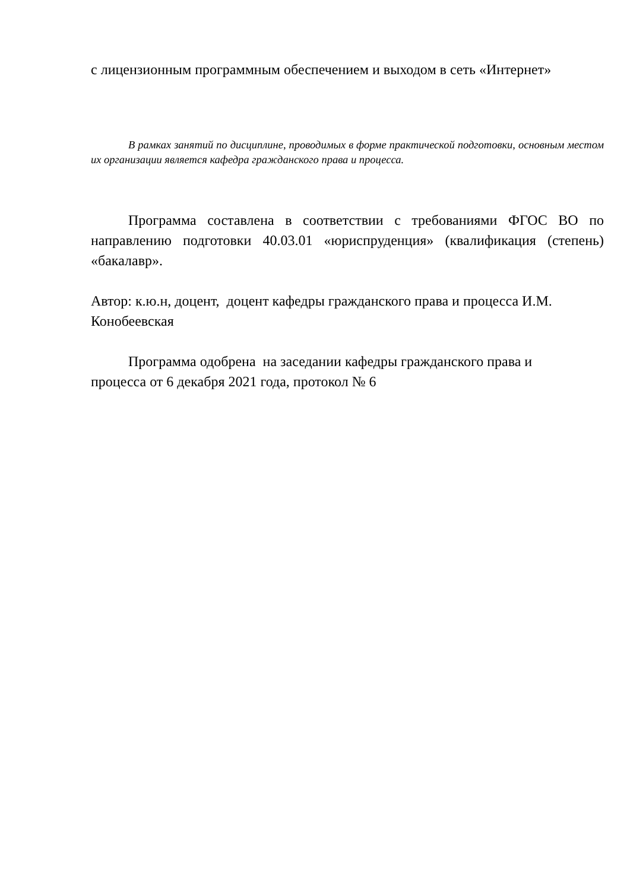с лицензионным программным обеспечением и выходом в сеть «Интернет»
В рамках занятий по дисциплине, проводимых в форме практической подготовки, основным местом их организации является кафедра гражданского права и процесса.
Программа составлена в соответствии с требованиями ФГОС ВО по направлению подготовки 40.03.01 «юриспруденция» (квалификация (степень) «бакалавр».
Автор: к.ю.н, доцент, доцент кафедры гражданского права и процесса И.М. Конобеевская
Программа одобрена на заседании кафедры гражданского права и
процесса от 6 декабря 2021 года, протокол № 6